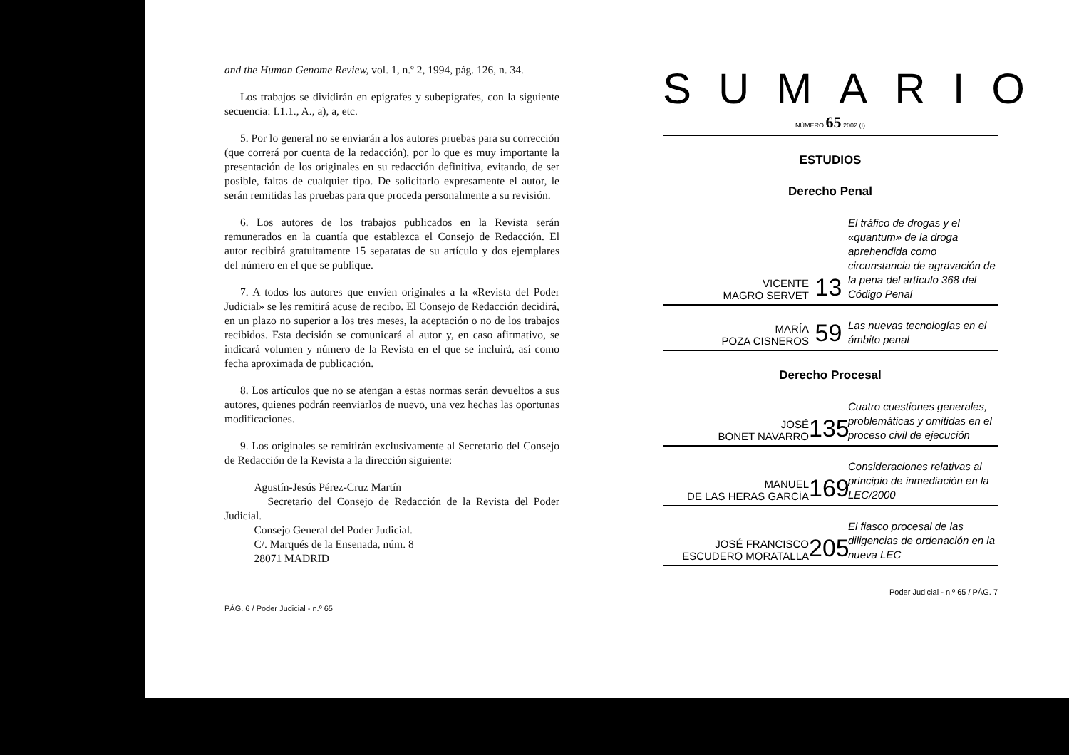and the Human Genome Review, vol. 1, n.º 2, 1994, pág. 126, n. 34.
Los trabajos se dividirán en epígrafes y subepígrafes, con la siguiente secuencia: I.1.1., A., a), a, etc.
5. Por lo general no se enviarán a los autores pruebas para su corrección (que correrá por cuenta de la redacción), por lo que es muy importante la presentación de los originales en su redacción definitiva, evitando, de ser posible, faltas de cualquier tipo. De solicitarlo expresamente el autor, le serán remitidas las pruebas para que proceda personalmente a su revisión.
6. Los autores de los trabajos publicados en la Revista serán remunerados en la cuantía que establezca el Consejo de Redacción. El autor recibirá gratuitamente 15 separatas de su artículo y dos ejemplares del número en el que se publique.
7. A todos los autores que envíen originales a la «Revista del Poder Judicial» se les remitirá acuse de recibo. El Consejo de Redacción decidirá, en un plazo no superior a los tres meses, la aceptación o no de los trabajos recibidos. Esta decisión se comunicará al autor y, en caso afirmativo, se indicará volumen y número de la Revista en el que se incluirá, así como fecha aproximada de publicación.
8. Los artículos que no se atengan a estas normas serán devueltos a sus autores, quienes podrán reenviarlos de nuevo, una vez hechas las oportunas modificaciones.
9. Los originales se remitirán exclusivamente al Secretario del Consejo de Redacción de la Revista a la dirección siguiente:
Agustín-Jesús Pérez-Cruz Martín
Secretario del Consejo de Redacción de la Revista del Poder Judicial.
Consejo General del Poder Judicial.
C/. Marqués de la Ensenada, núm. 8
28071 MADRID
PÁG. 6 / Poder Judicial - n.º 65
SUMARIO
NÚMERO 65 2002 (I)
ESTUDIOS
Derecho Penal
VICENTE
MAGRO SERVET
13
El tráfico de drogas y el «quantum» de la droga aprehendida como circunstancia de agravación de la pena del artículo 368 del Código Penal
MARÍA
POZA CISNEROS
59
Las nuevas tecnologías en el ámbito penal
Derecho Procesal
JOSÉ
BONET NAVARRO
135
Cuatro cuestiones generales, problemáticas y omitidas en el proceso civil de ejecución
MANUEL
DE LAS HERAS GARCÍA
169
Consideraciones relativas al principio de inmediación en la LEC/2000
JOSÉ FRANCISCO
ESCUDERO MORATALLA
205
El fiasco procesal de las diligencias de ordenación en la nueva LEC
Poder Judicial - n.º 65 / PÁG. 7